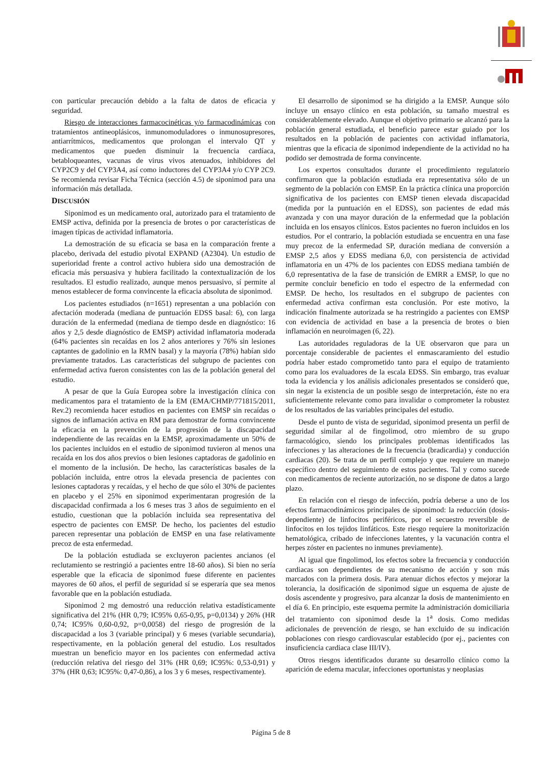con particular precaución debido a la falta de datos de eficacia y seguridad.
Riesgo de interacciones farmacocinéticas y/o farmacodinámicas con tratamientos antineoplásicos, inmunomoduladores o inmunosupresores, antiarrítmicos, medicamentos que prolongan el intervalo QT y medicamentos que pueden disminuir la frecuencia cardíaca, betabloqueantes, vacunas de virus vivos atenuados, inhibidores del CYP2C9 y del CYP3A4, así como inductores del CYP3A4 y/o CYP 2C9. Se recomienda revisar Ficha Técnica (sección 4.5) de siponimod para una información más detallada.
DISCUSIÓN
Siponimod es un medicamento oral, autorizado para el tratamiento de EMSP activa, definida por la presencia de brotes o por características de imagen típicas de actividad inflamatoria.
La demostración de su eficacia se basa en la comparación frente a placebo, derivada del estudio pivotal EXPAND (A2304). Un estudio de superioridad frente a control activo hubiera sido una demostración de eficacia más persuasiva y hubiera facilitado la contextualización de los resultados. El estudio realizado, aunque menos persuasivo, sí permite al menos establecer de forma convincente la eficacia absoluta de siponimod.
Los pacientes estudiados (n=1651) representan a una población con afectación moderada (mediana de puntuación EDSS basal: 6), con larga duración de la enfermedad (mediana de tiempo desde en diagnóstico: 16 años y 2,5 desde diagnóstico de EMSP) actividad inflamatoria moderada (64% pacientes sin recaídas en los 2 años anteriores y 76% sin lesiones captantes de gadolinio en la RMN basal) y la mayoría (78%) habían sido previamente tratados. Las características del subgrupo de pacientes con enfermedad activa fueron consistentes con las de la población general del estudio.
A pesar de que la Guía Europea sobre la investigación clínica con medicamentos para el tratamiento de la EM (EMA/CHMP/771815/2011, Rev.2) recomienda hacer estudios en pacientes con EMSP sin recaídas o signos de inflamación activa en RM para demostrar de forma convincente la eficacia en la prevención de la progresión de la discapacidad independiente de las recaídas en la EMSP, aproximadamente un 50% de los pacientes incluidos en el estudio de siponimod tuvieron al menos una recaída en los dos años previos o bien lesiones captadoras de gadolinio en el momento de la inclusión. De hecho, las características basales de la población incluida, entre otros la elevada presencia de pacientes con lesiones captadoras y recaídas, y el hecho de que sólo el 30% de pacientes en placebo y el 25% en siponimod experimentaran progresión de la discapacidad confirmada a los 6 meses tras 3 años de seguimiento en el estudio, cuestionan que la población incluida sea representativa del espectro de pacientes con EMSP. De hecho, los pacientes del estudio parecen representar una población de EMSP en una fase relativamente precoz de esta enfermedad.
De la población estudiada se excluyeron pacientes ancianos (el reclutamiento se restringió a pacientes entre 18-60 años). Si bien no sería esperable que la eficacia de siponimod fuese diferente en pacientes mayores de 60 años, el perfil de seguridad sí se esperaría que sea menos favorable que en la población estudiada.
Siponimod 2 mg demostró una reducción relativa estadísticamente significativa del 21% (HR 0,79; IC95% 0,65-0,95, p=0,0134) y 26% (HR 0,74; IC95% 0,60-0,92, p=0,0058) del riesgo de progresión de la discapacidad a los 3 (variable principal) y 6 meses (variable secundaria), respectivamente, en la población general del estudio. Los resultados muestran un beneficio mayor en los pacientes con enfermedad activa (reducción relativa del riesgo del 31% (HR 0,69; IC95%: 0,53-0,91) y 37% (HR 0,63; IC95%: 0,47-0,86), a los 3 y 6 meses, respectivamente).
El desarrollo de siponimod se ha dirigido a la EMSP. Aunque sólo incluye un ensayo clínico en esta población, su tamaño muestral es considerablemente elevado. Aunque el objetivo primario se alcanzó para la población general estudiada, el beneficio parece estar guiado por los resultados en la población de pacientes con actividad inflamatoria, mientras que la eficacia de siponimod independiente de la actividad no ha podido ser demostrada de forma convincente.
Los expertos consultados durante el procedimiento regulatorio confirmaron que la población estudiada era representativa sólo de un segmento de la población con EMSP. En la práctica clínica una proporción significativa de los pacientes con EMSP tienen elevada discapacidad (medida por la puntuación en el EDSS), son pacientes de edad más avanzada y con una mayor duración de la enfermedad que la población incluida en los ensayos clínicos. Estos pacientes no fueron incluidos en los estudios. Por el contrario, la población estudiada se encuentra en una fase muy precoz de la enfermedad SP, duración mediana de conversión a EMSP 2,5 años y EDSS mediana 6,0, con persistencia de actividad inflamatoria en un 47% de los pacientes con EDSS mediana también de 6,0 representativa de la fase de transición de EMRR a EMSP, lo que no permite concluir beneficio en todo el espectro de la enfermedad con EMSP. De hecho, los resultados en el subgrupo de pacientes con enfermedad activa confirman esta conclusión. Por este motivo, la indicación finalmente autorizada se ha restringido a pacientes con EMSP con evidencia de actividad en base a la presencia de brotes o bien inflamación en neuroimagen (6, 22).
Las autoridades reguladoras de la UE observaron que para un porcentaje considerable de pacientes el enmascaramiento del estudio podría haber estado comprometido tanto para el equipo de tratamiento como para los evaluadores de la escala EDSS. Sin embargo, tras evaluar toda la evidencia y los análisis adicionales presentados se consideró que, sin negar la existencia de un posible sesgo de interpretación, éste no era suficientemente relevante como para invalidar o comprometer la robustez de los resultados de las variables principales del estudio.
Desde el punto de vista de seguridad, siponimod presenta un perfil de seguridad similar al de fingolimod, otro miembro de su grupo farmacológico, siendo los principales problemas identificados las infecciones y las alteraciones de la frecuencia (bradicardia) y conducción cardiacas (20). Se trata de un perfil complejo y que requiere un manejo específico dentro del seguimiento de estos pacientes. Tal y como sucede con medicamentos de reciente autorización, no se dispone de datos a largo plazo.
En relación con el riesgo de infección, podría deberse a uno de los efectos farmacodinámicos principales de siponimod: la reducción (dosis-dependiente) de linfocitos periféricos, por el secuestro reversible de linfocitos en los tejidos linfáticos. Este riesgo requiere la monitorización hematológica, cribado de infecciones latentes, y la vacunación contra el herpes zóster en pacientes no inmunes previamente).
Al igual que fingolimod, los efectos sobre la frecuencia y conducción cardiacas son dependientes de su mecanismo de acción y son más marcados con la primera dosis. Para atenuar dichos efectos y mejorar la tolerancia, la dosificación de siponimod sigue un esquema de ajuste de dosis ascendente y progresivo, para alcanzar la dosis de mantenimiento en el día 6. En principio, este esquema permite la administración domiciliaria del tratamiento con siponimod desde la 1<sup>a</sup> dosis. Como medidas adicionales de prevención de riesgo, se han excluido de su indicación poblaciones con riesgo cardiovascular establecido (por ej., pacientes con insuficiencia cardiaca clase III/IV).
Otros riesgos identificados durante su desarrollo clínico como la aparición de edema macular, infecciones oportunistas y neoplasias
Página 5 de 8